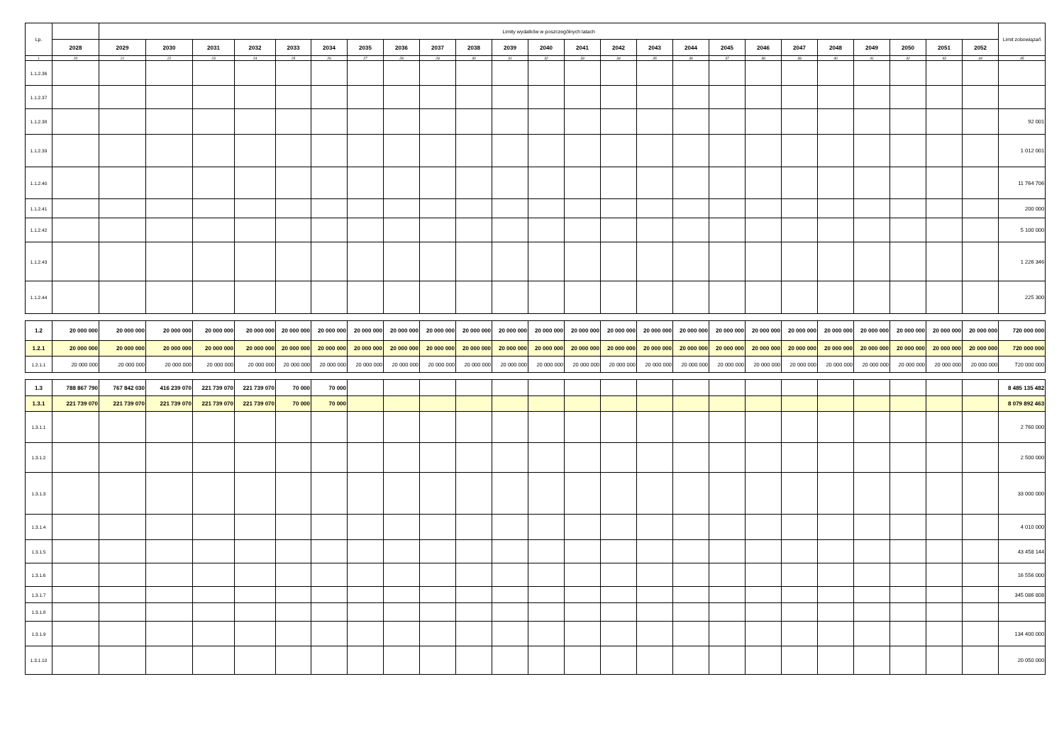| Lp. | | Limity wydatków w poszczególnych latach | | | | | | | | | | | | | | | | | | | | | | | | Limit zobowiązań |
| --- | --- | --- | --- | --- | --- | --- | --- | --- | --- | --- | --- | --- | --- | --- | --- | --- | --- | --- | --- | --- | --- | --- | --- | --- | --- | --- |
| | 2028 | 2029 | 2030 | 2031 | 2032 | 2033 | 2034 | 2035 | 2036 | 2037 | 2038 | 2039 | 2040 | 2041 | 2042 | 2043 | 2044 | 2045 | 2046 | 2047 | 2048 | 2049 | 2050 | 2051 | 2052 | |
| 1 | 20 | 21 | 22 | 23 | 24 | 25 | 26 | 27 | 28 | 29 | 30 | 31 | 32 | 33 | 34 | 35 | 36 | 37 | 38 | 39 | 40 | 41 | 42 | 43 | 44 | 45 |
| 1.1.2.36 | | | | | | | | | | | | | | | | | | | | | | | | | | |
| 1.1.2.37 | | | | | | | | | | | | | | | | | | | | | | | | | | |
| 1.1.2.38 | | | | | | | | | | | | | | | | | | | | | | | | | | 92 001 |
| 1.1.2.39 | | | | | | | | | | | | | | | | | | | | | | | | | | 1 012 001 |
| 1.1.2.40 | | | | | | | | | | | | | | | | | | | | | | | | | | 11 764 706 |
| 1.1.2.41 | | | | | | | | | | | | | | | | | | | | | | | | | | 200 000 |
| 1.1.2.42 | | | | | | | | | | | | | | | | | | | | | | | | | | 5 100 000 |
| 1.1.2.43 | | | | | | | | | | | | | | | | | | | | | | | | | | 1 226 346 |
| 1.1.2.44 | | | | | | | | | | | | | | | | | | | | | | | | | | 225 300 |
| 1.2 | 20 000 000 | 20 000 000 | 20 000 000 | 20 000 000 | 20 000 000 | 20 000 000 | 20 000 000 | 20 000 000 | 20 000 000 | 20 000 000 | 20 000 000 | 20 000 000 | 20 000 000 | 20 000 000 | 20 000 000 | 20 000 000 | 20 000 000 | 20 000 000 | 20 000 000 | 20 000 000 | 20 000 000 | 20 000 000 | 20 000 000 | 20 000 000 | 20 000 000 | 720 000 000 |
| 1.2.1 | 20 000 000 | 20 000 000 | 20 000 000 | 20 000 000 | 20 000 000 | 20 000 000 | 20 000 000 | 20 000 000 | 20 000 000 | 20 000 000 | 20 000 000 | 20 000 000 | 20 000 000 | 20 000 000 | 20 000 000 | 20 000 000 | 20 000 000 | 20 000 000 | 20 000 000 | 20 000 000 | 20 000 000 | 20 000 000 | 20 000 000 | 20 000 000 | 20 000 000 | 720 000 000 |
| 1.2.1.1 | 20 000 000 | 20 000 000 | 20 000 000 | 20 000 000 | 20 000 000 | 20 000 000 | 20 000 000 | 20 000 000 | 20 000 000 | 20 000 000 | 20 000 000 | 20 000 000 | 20 000 000 | 20 000 000 | 20 000 000 | 20 000 000 | 20 000 000 | 20 000 000 | 20 000 000 | 20 000 000 | 20 000 000 | 20 000 000 | 20 000 000 | 20 000 000 | 20 000 000 | 720 000 000 |
| 1.3 | 788 867 790 | 767 842 030 | 416 239 070 | 221 739 070 | 221 739 070 | 70 000 | 70 000 | | | | | | | | | | | | | | | | | | | 8 485 135 482 |
| 1.3.1 | 221 739 070 | 221 739 070 | 221 739 070 | 221 739 070 | 221 739 070 | 70 000 | 70 000 | | | | | | | | | | | | | | | | | | | 8 079 892 463 |
| 1.3.1.1 | | | | | | | | | | | | | | | | | | | | | | | | | | 2 760 000 |
| 1.3.1.2 | | | | | | | | | | | | | | | | | | | | | | | | | | 2 500 000 |
| 1.3.1.3 | | | | | | | | | | | | | | | | | | | | | | | | | | 33 000 000 |
| 1.3.1.4 | | | | | | | | | | | | | | | | | | | | | | | | | | 4 010 000 |
| 1.3.1.5 | | | | | | | | | | | | | | | | | | | | | | | | | | 43 458 144 |
| 1.3.1.6 | | | | | | | | | | | | | | | | | | | | | | | | | | 16 556 000 |
| 1.3.1.7 | | | | | | | | | | | | | | | | | | | | | | | | | | 345 086 808 |
| 1.3.1.8 | | | | | | | | | | | | | | | | | | | | | | | | | | |
| 1.3.1.9 | | | | | | | | | | | | | | | | | | | | | | | | | | 134 400 000 |
| 1.3.1.10 | | | | | | | | | | | | | | | | | | | | | | | | | | 20 050 000 |